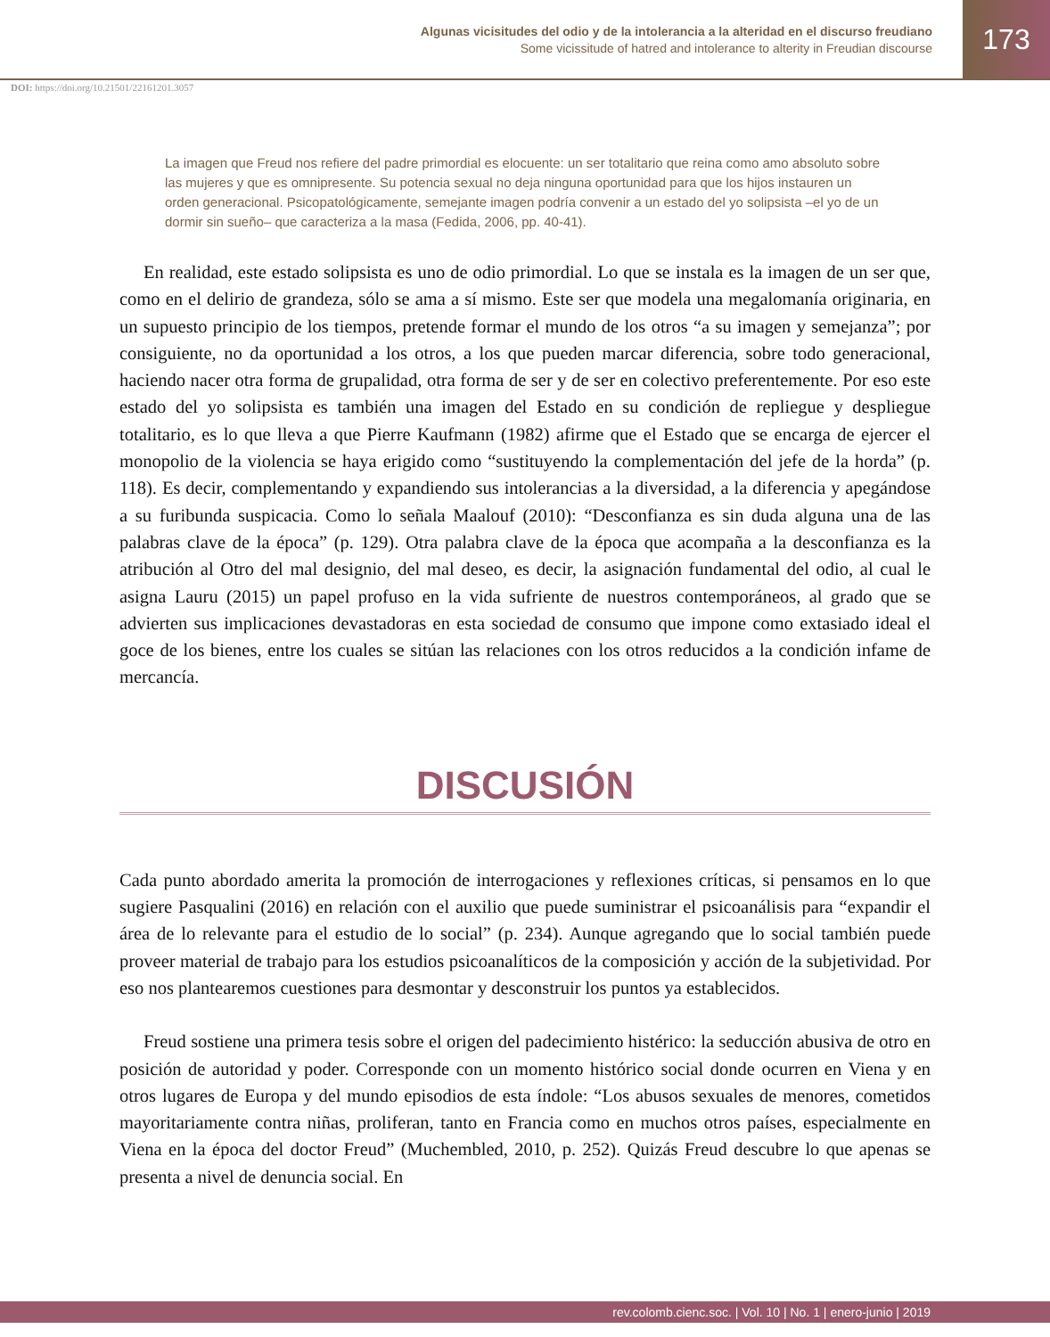Algunas vicisitudes del odio y de la intolerancia a la alteridad en el discurso freudiano
Some vicissitude of hatred and intolerance to alterity in Freudian discourse
173
DOI: https://doi.org/10.21501/22161201.3057
La imagen que Freud nos refiere del padre primordial es elocuente: un ser totalitario que reina como amo absoluto sobre las mujeres y que es omnipresente. Su potencia sexual no deja ninguna oportunidad para que los hijos instauren un orden generacional. Psicopatológicamente, semejante imagen podría convenir a un estado del yo solipsista –el yo de un dormir sin sueño– que caracteriza a la masa (Fedida, 2006, pp. 40-41).
En realidad, este estado solipsista es uno de odio primordial. Lo que se instala es la imagen de un ser que, como en el delirio de grandeza, sólo se ama a sí mismo. Este ser que modela una megalomanía originaria, en un supuesto principio de los tiempos, pretende formar el mundo de los otros “a su imagen y semejanza”; por consiguiente, no da oportunidad a los otros, a los que pueden marcar diferencia, sobre todo generacional, haciendo nacer otra forma de grupalidad, otra forma de ser y de ser en colectivo preferentemente. Por eso este estado del yo solipsista es también una imagen del Estado en su condición de repliegue y despliegue totalitario, es lo que lleva a que Pierre Kaufmann (1982) afirme que el Estado que se encarga de ejercer el monopolio de la violencia se haya erigido como “sustituyendo la complementación del jefe de la horda” (p. 118). Es decir, complementando y expandiendo sus intolerancias a la diversidad, a la diferencia y apegándose a su furibunda suspicacia. Como lo señala Maalouf (2010): “Desconfianza es sin duda alguna una de las palabras clave de la época” (p. 129). Otra palabra clave de la época que acompaña a la desconfianza es la atribución al Otro del mal designio, del mal deseo, es decir, la asignación fundamental del odio, al cual le asigna Lauru (2015) un papel profuso en la vida sufriente de nuestros contemporáneos, al grado que se advierten sus implicaciones devastadoras en esta sociedad de consumo que impone como extasiado ideal el goce de los bienes, entre los cuales se sitúan las relaciones con los otros reducidos a la condición infame de mercancía.
DISCUSIÓN
Cada punto abordado amerita la promoción de interrogaciones y reflexiones críticas, si pensamos en lo que sugiere Pasqualini (2016) en relación con el auxilio que puede suministrar el psicoanálisis para “expandir el área de lo relevante para el estudio de lo social” (p. 234). Aunque agregando que lo social también puede proveer material de trabajo para los estudios psicoanalíticos de la composición y acción de la subjetividad. Por eso nos plantearemos cuestiones para desmontar y desconstruir los puntos ya establecidos.
Freud sostiene una primera tesis sobre el origen del padecimiento histérico: la seducción abusiva de otro en posición de autoridad y poder. Corresponde con un momento histórico social donde ocurren en Viena y en otros lugares de Europa y del mundo episodios de esta índole: “Los abusos sexuales de menores, cometidos mayoritariamente contra niñas, proliferan, tanto en Francia como en muchos otros países, especialmente en Viena en la época del doctor Freud” (Muchembled, 2010, p. 252). Quizás Freud descubre lo que apenas se presenta a nivel de denuncia social. En
rev.colomb.cienc.soc. | Vol. 10 | No. 1 | enero-junio | 2019